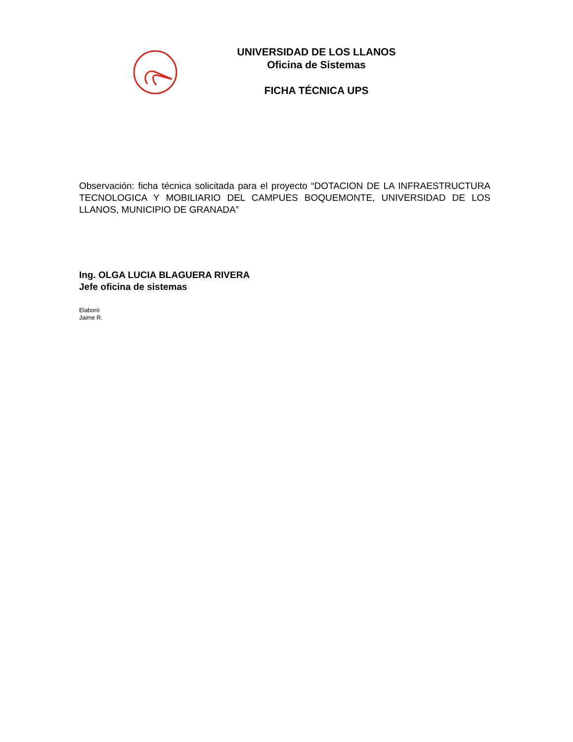UNIVERSIDAD DE LOS LLANOS
Oficina de Sistemas
FICHA TÉCNICA UPS
Observación: ficha técnica solicitada para el proyecto “DOTACION DE LA INFRAESTRUCTURA TECNOLOGICA Y MOBILIARIO DEL CAMPUES BOQUEMONTE, UNIVERSIDAD DE LOS LLANOS, MUNICIPIO DE GRANADA”
Ing. OLGA LUCIA BLAGUERA RIVERA
Jefe oficina de sistemas
Elaboró
Jaime R.